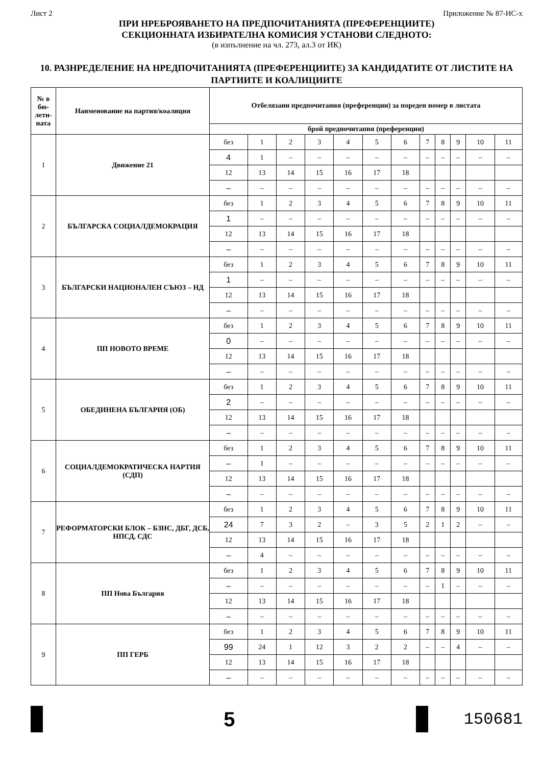Лист 2 Приложение № 87-НС-х
ПРИ НРЕБРОЯВАНЕТО НА ПРЕДПОЧИТАНИЯТА (ПРЕФЕРЕНЦИИТЕ)
СЕКЦИОННАТА ИЗБИРАТЕЛНА КОМИСИЯ УСТАНОВИ СЛЕДНОТО:
(в изпълнение на чл. 273, ал.3 от ИК)
10. РАЗНРЕДЕЛЕНИЕ НА НРЕДПОЧИТАНИЯТА (ПРЕФЕРЕНЦИИТЕ) ЗА КАНДИДАТИТЕ ОТ ЛИСТИТЕ НА ПАРТИИТЕ И КОАЛИЦИИТЕ
| № в бю-летн-ната | Наименование на партия/коалиция | Отбелязани предпочитания (преференции) за пореден номер в листата | | | | | | | | | | | |
| --- | --- | --- | --- | --- | --- | --- | --- | --- | --- | --- | --- | --- | --- |
| | | брой предночитапия (преференции) | | | | | | | | | | | |
| 1 | Движение 21 | без | 1 | 2 | 3 | 4 | 5 | 6 | 7 | 8 | 9 | 10 | 11 |
| | | 4 | 1 | – | – | – | – | – | – | – | – | – | – |
| | | 12 | 13 | 14 | 15 | 16 | 17 | 18 | | | | | |
| | | – | – | – | – | – | – | – | – | – | – | – | – |
| 2 | БЪЛГАРСКА СОЦИАЛДЕМОКРАЦИЯ | без | 1 | 2 | 3 | 4 | 5 | 6 | 7 | 8 | 9 | 10 | 11 |
| | | 1 | – | – | – | – | – | – | – | – | – | – | – |
| | | 12 | 13 | 14 | 15 | 16 | 17 | 18 | | | | | |
| | | – | – | – | – | – | – | – | – | – | – | – | – |
| 3 | БЪЛГАРСКИ НАЦИОНАЛЕН СЪЮЗ – НД | без | 1 | 2 | 3 | 4 | 5 | 6 | 7 | 8 | 9 | 10 | 11 |
| | | 1 | – | – | – | – | – | – | – | – | – | – | – |
| | | 12 | 13 | 14 | 15 | 16 | 17 | 18 | | | | | |
| | | – | – | – | – | – | – | – | – | – | – | – | – |
| 4 | ПП НОВОТО ВРЕМЕ | без | 1 | 2 | 3 | 4 | 5 | 6 | 7 | 8 | 9 | 10 | 11 |
| | | 0 | – | – | – | – | – | – | – | – | – | – | – |
| | | 12 | 13 | 14 | 15 | 16 | 17 | 18 | | | | | |
| | | – | – | – | – | – | – | – | – | – | – | – | – |
| 5 | ОБЕДИНЕНА БЪЛГАРИЯ (ОБ) | без | 1 | 2 | 3 | 4 | 5 | 6 | 7 | 8 | 9 | 10 | 11 |
| | | 2 | – | – | – | – | – | – | – | – | – | – | – |
| | | 12 | 13 | 14 | 15 | 16 | 17 | 18 | | | | | |
| | | – | – | – | – | – | – | – | – | – | – | – | – |
| 6 | СОЦИАЛДЕМОКРАТИЧЕСКА НАРТИЯ (СДП) | без | 1 | 2 | 3 | 4 | 5 | 6 | 7 | 8 | 9 | 10 | 11 |
| | | – | 1 | – | – | – | – | – | – | – | – | – | – |
| | | 12 | 13 | 14 | 15 | 16 | 17 | 18 | | | | | |
| | | – | – | – | – | – | – | – | – | – | – | – | – |
| 7 | РЕФОРМАТОРСКИ БЛОК – БЗНС, ДБГ, ДСБ, НПСД, СДС | без | 1 | 2 | 3 | 4 | 5 | 6 | 7 | 8 | 9 | 10 | 11 |
| | | 24 | 7 | 3 | 2 | – | 3 | 5 | 2 | 1 | 2 | – | – |
| | | 12 | 13 | 14 | 15 | 16 | 17 | 18 | | | | | |
| | | – | 4 | – | – | – | – | – | – | – | – | – | – |
| 8 | ПП Нова България | без | 1 | 2 | 3 | 4 | 5 | 6 | 7 | 8 | 9 | 10 | 11 |
| | | – | – | – | – | – | – | – | – | 1 | – | – | – |
| | | 12 | 13 | 14 | 15 | 16 | 17 | 18 | | | | | |
| | | – | – | – | – | – | – | – | – | – | – | – | – |
| 9 | ПП ГЕРБ | без | 1 | 2 | 3 | 4 | 5 | 6 | 7 | 8 | 9 | 10 | 11 |
| | | 99 | 24 | 1 | 12 | 3 | 2 | 2 | – | – | 4 | – | – |
| | | 12 | 13 | 14 | 15 | 16 | 17 | 18 | | | | | |
| | | – | – | – | – | – | – | – | – | – | – | – | – |
5
150681